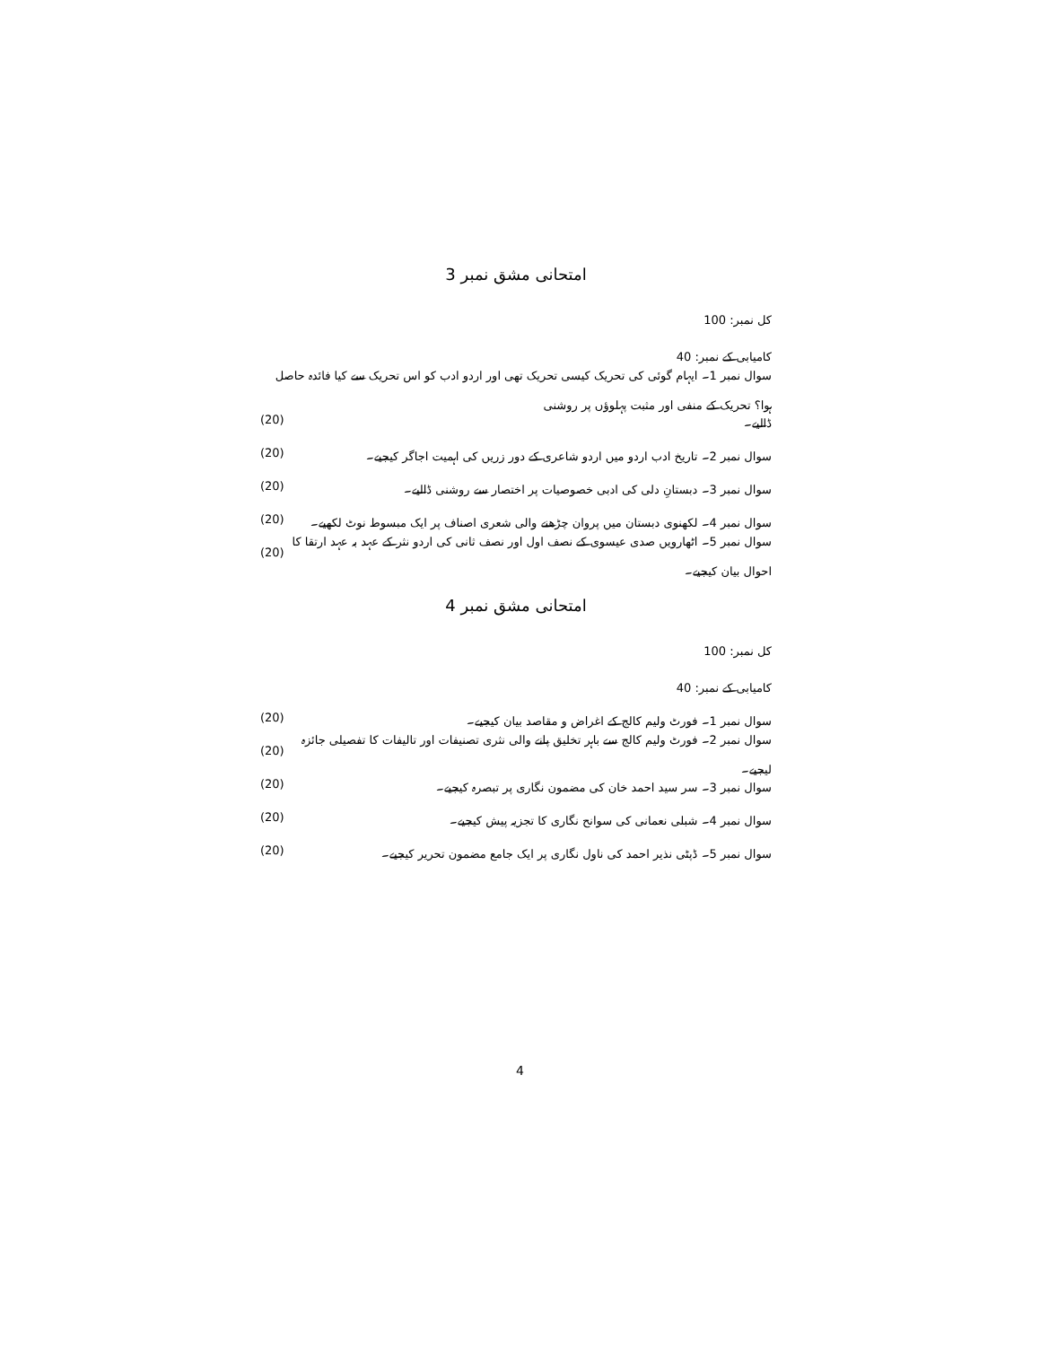امتحانی مشق نمبر 3
کل نمبر: 100
کامیابی کے نمبر: 40
سوال نمبر 1۔ ایہام گوئی کی تحریک کیسی تحریک تھی اور اردو ادب کو اس تحریک سے کیا فائدہ حاصل ہوا؟ تحریک کے منفی اور مثبت پہلوؤں پر روشنی
ڈالیے۔ (20)
سوال نمبر 2۔ تاریخ ادب اردو میں اردو شاعری کے دور زریں کی اہمیت اجاگر کیجیے۔ (20)
سوال نمبر 3۔ دبستانِ دلی کی ادبی خصوصیات پر اختصار سے روشنی ڈالیے۔ (20)
سوال نمبر 4۔ لکھنوی دبستان میں پروان چڑھنے والی شعری اصناف پر ایک مبسوط نوٹ لکھیے۔ (20)
سوال نمبر 5۔ اٹھارویں صدی عیسوی کے نصف اول اور نصف ثانی کی اردو نثر کے عہد بہ عہد ارتقا کا احوال بیان کیجیے۔ (20)
امتحانی مشق نمبر 4
کل نمبر: 100
کامیابی کے نمبر: 40
سوال نمبر 1۔ فورٹ ولیم کالج کے اغراض و مقاصد بیان کیجیے۔ (20)
سوال نمبر 2۔ فورٹ ولیم کالج سے باہر تخلیق پانے والی نثری تصنیفات اور تالیفات کا تفصیلی جائزہ لیجیے۔ (20)
سوال نمبر 3۔ سر سید احمد خان کی مضمون نگاری پر تبصرہ کیجیے۔ (20)
سوال نمبر 4۔ شبلی نعمانی کی سوانح نگاری کا تجزیہ پیش کیجیے۔ (20)
سوال نمبر 5۔ ڈپٹی نذیر احمد کی ناول نگاری پر ایک جامع مضمون تحریر کیجیے۔ (20)
4